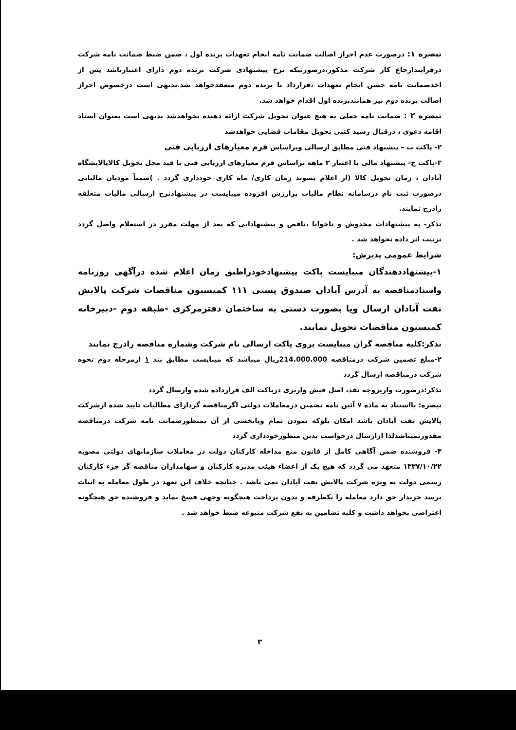تبصره ۱: درصورت عدم احراز اصالت ضمانت نامه انجام تعهدات برنده اول ، ضمن ضبط ضمانت نامه شرکت درفرآیندارجاع کار شرکت مذکور،درصورتیکه نرخ پیشنهادی شرکت برنده دوم دارای اعتبارباشد پس از اخذضمانت نامه حسن انجام تعهدات ،قرارداد با برنده دوم منعقدخواهد شد.بدیهی است درخصوص احراز اصالت برنده دوم نیز همانندبرنده اول اقدام خواهد شد.
تبصره ۲ : ضمانت نامه جعلی به هیچ عنوان تحویل شرکت ارائه دهنده نخواهدشد بدیهی است بعنوان اسناد اقامه دعوی ، درقبال رسید کتبی تحویل مقامات قضایی خواهدشد
۲- پاکت ب – پیشنهاد فنی مطابق ارسالی وبراساس فرم معیارهای ارزیابی فنی
۳-پاکت ج- پیشنهاد مالی با اعتبار ۳ ماهه براساس فرم معیارهای ارزیابی فنی با قید محل تحویل کالاپالایشگاه آبادان ، زمان تحویل کالا (از اعلام پسوند زمان کاری/ ماه کاری خودداری گردد . )ضمناً مودیان مالیاتی درصورت ثبت نام درسامانه نظام مالیات برارزش افزوده میبایست در پیشنهادنرخ ارسالی مالیات متعلقه رادرج نمایند.
تذکر- به پیشنهادات مخدوش و ناخوانا ،ناقص و پیشنهاداتی که بعد از مهلت مقرر در استعلام واصل گردد ترتیب اثر داده نخواهد شد .
شرایط عمومی پذیرش:
۱-پیشنهاددهندگان میبایست پاکت پیشنهادخودراطبق زمان اعلام شده درآگهی روزنامه واسنادمناقصه به آدرس آبادان صندوق پستی ۱۱۱ کمیسیون مناقصات شرکت پالایش نفت آبادان ارسال ویا بصورت دستی به ساختمان دفترمرکزی -طبقه دوم -دبیرخانه کمیسیون مناقصات تحویل نمایند.
تذکر:کلیه مناقصه گران میبایست بروی پاکت ارسالی نام شرکت وشماره مناقصه رادرج نمایند
۲-مبلغ تضمین شرکت درمناقصه 214.000.000ریال میباشد که میبایست مطابق بند ۱ ازمرحله دوم نحوه شرکت درمناقصه ارسال گردد
تذکر:درصورت واریزوجه نقد، اصل فیش واریزی درپاکت الف قرارداده شده وارسال گردد
تبصره: بااستناد به ماده ۷ آئین نامه تضمین درمعاملات دولتی اگرمناقصه گردارای مطالبات تایید شده ازشرکت پالایش نفت آبادان باشد امکان بلوکه نمودن تمام ویابخشی از آن بمنظورضمانت نامه شرکت درمناقصه مقدورنمیباشدلذا ازارسال درخواست بدین منظورخودداری گردد
۳- فروشنده ضمن آگاهی کامل از قانون منع مداخله کارکنان دولت در معاملات سازمانهای دولتی مصوبه ۱۳۳۷/۱۰/۲۲ متعهد می گردد که هیچ یک از اعضاء هیئت مدیره کارکنان و سهامداران مناقصه گر جزء کارکنان رسمی دولت به ویژه شرکت پالایش نفت آبادان نمی باشد . چنانچه خلاف این تعهد در طول معامله به اثبات برسد خریدار حق دارد معامله را یکطرفه و بدون پرداخت هیچگونه وجهی فسخ نماید و فروشنده حق هیچگونه اعتراضی نخواهد داشت و کلیه تضامین به نفع شرکت متبوعه ضبط خواهد شد .
۳